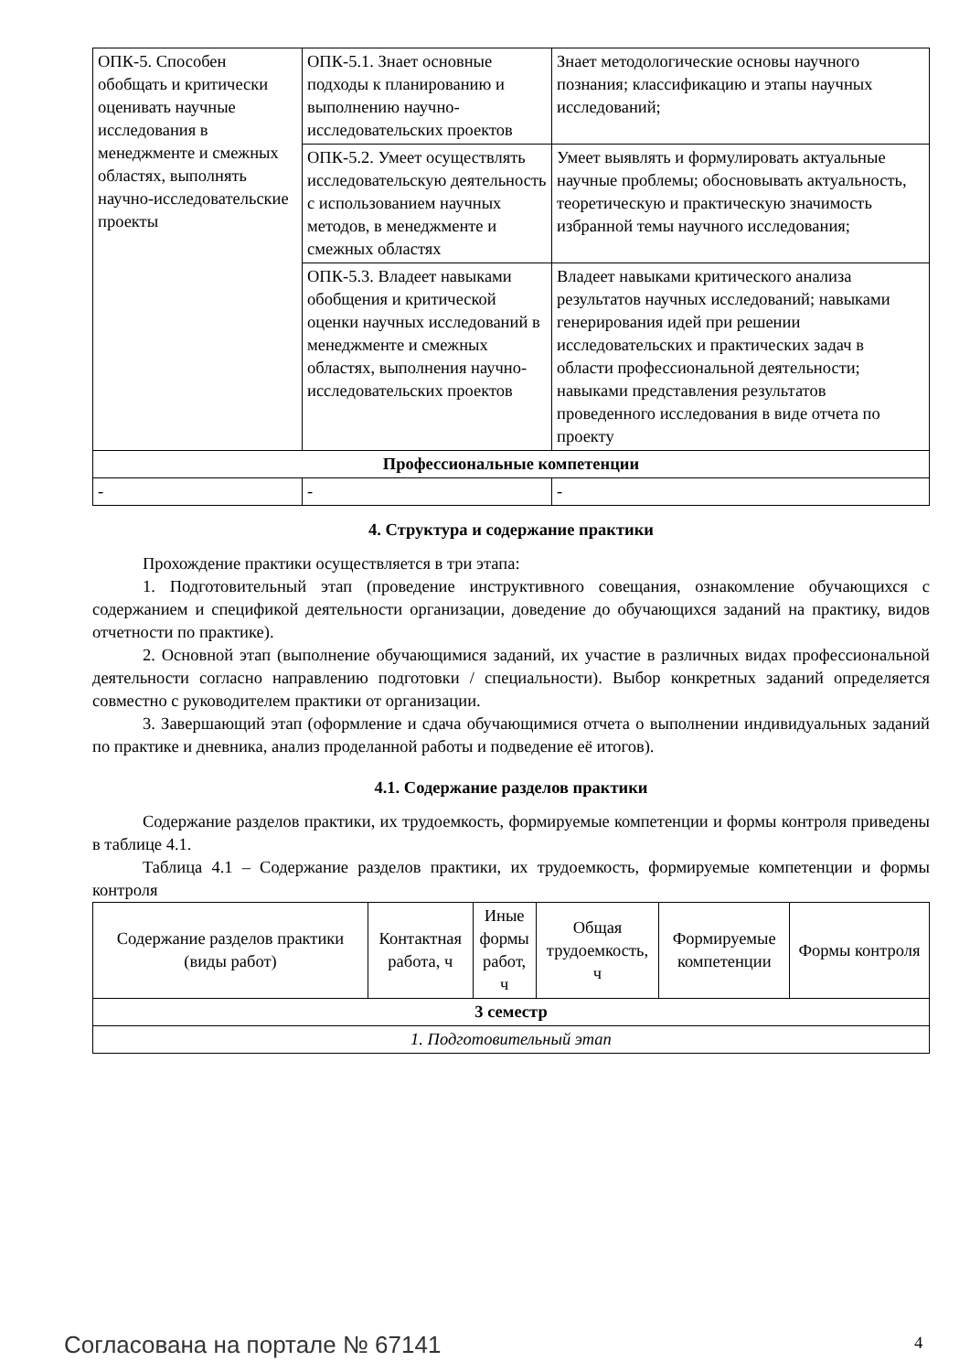| ОПК-5. Способен обобщать и критически оценивать научные исследования в менеджменте и смежных областях, выполнять научно-исследовательские проекты | ОПК-5.1. Знает основные подходы к планированию и выполнению научно-исследовательских проектов | Знает методологические основы научного познания; классификацию и этапы научных исследований; |
| | ОПК-5.2. Умеет осуществлять исследовательскую деятельность с использованием научных методов, в менеджменте и смежных областях | Умеет выявлять и формулировать актуальные научные проблемы; обосновывать актуальность, теоретическую и практическую значимость избранной темы научного исследования; |
| | ОПК-5.3. Владеет навыками обобщения и критической оценки научных исследований в менеджменте и смежных областях, выполнения научно-исследовательских проектов | Владеет навыками критического анализа результатов научных исследований; навыками генерирования идей при решении исследовательских и практических задач в области профессиональной деятельности; навыками представления результатов проведенного исследования в виде отчета по проекту |
| Профессиональные компетенции | | |
| - | - | - |
4. Структура и содержание практики
Прохождение практики осуществляется в три этапа:
1. Подготовительный этап (проведение инструктивного совещания, ознакомление обучающихся с содержанием и спецификой деятельности организации, доведение до обучающихся заданий на практику, видов отчетности по практике).
2. Основной этап (выполнение обучающимися заданий, их участие в различных видах профессиональной деятельности согласно направлению подготовки / специальности). Выбор конкретных заданий определяется совместно с руководителем практики от организации.
3. Завершающий этап (оформление и сдача обучающимися отчета о выполнении индивидуальных заданий по практике и дневника, анализ проделанной работы и подведение её итогов).
4.1. Содержание разделов практики
Содержание разделов практики, их трудоемкость, формируемые компетенции и формы контроля приведены в таблице 4.1.
Таблица 4.1 – Содержание разделов практики, их трудоемкость, формируемые компетенции и формы контроля
| Содержание разделов практики (виды работ) | Контактная работа, ч | Иные формы работ, ч | Общая трудоемкость, ч | Формируемые компетенции | Формы контроля |
| --- | --- | --- | --- | --- | --- |
| 3 семестр | | | | | |
| 1. Подготовительный этап | | | | | |
Согласована на портале № 67141 4